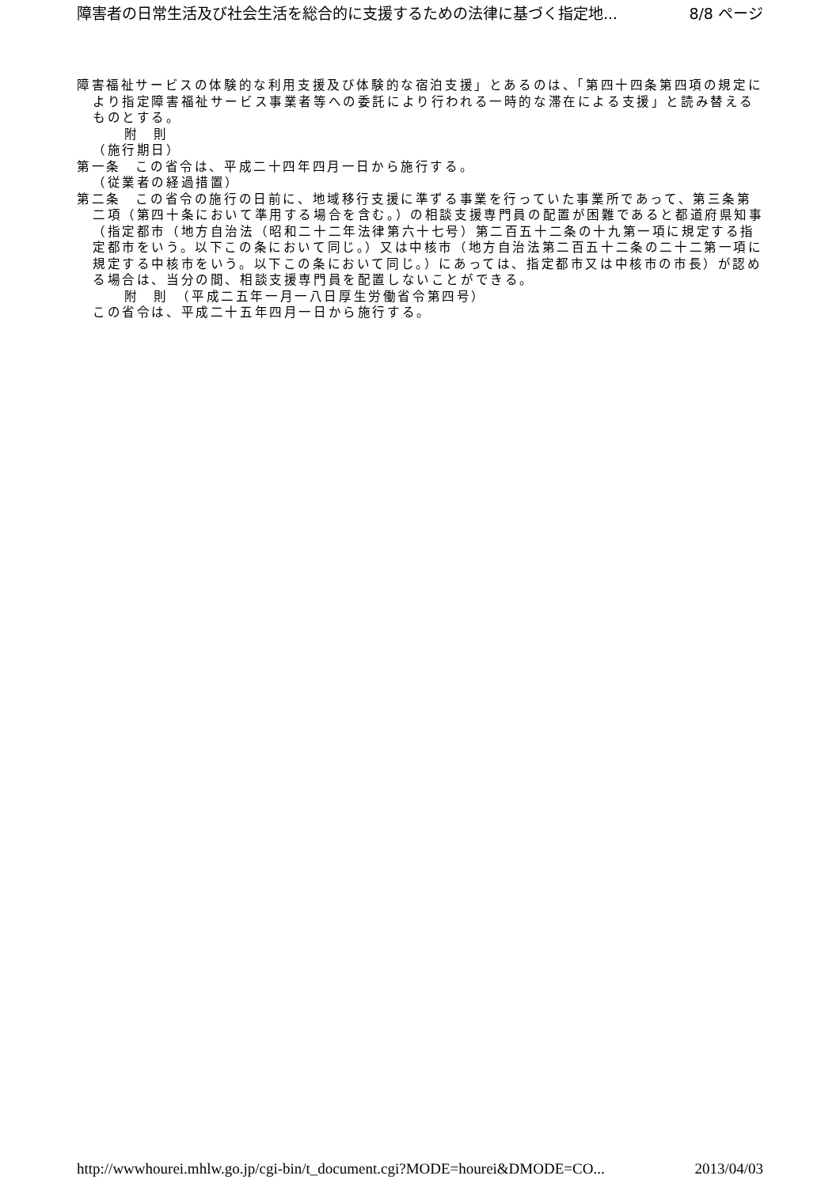障害者の日常生活及び社会生活を総合的に支援するための法律に基づく指定地... 8/8 ページ
障害福祉サービスの体験的な利用支援及び体験的な宿泊支援」とあるのは、「第四十四条第四項の規定により指定障害福祉サービス事業者等への委託により行われる一時的な滞在による支援」と読み替えるものとする。
附　則
（施行期日）
第一条　この省令は、平成二十四年四月一日から施行する。
（従業者の経過措置）
第二条　この省令の施行の日前に、地域移行支援に準ずる事業を行っていた事業所であって、第三条第二項（第四十条において準用する場合を含む。）の相談支援専門員の配置が困難であると都道府県知事（指定都市（地方自治法（昭和二十二年法律第六十七号）第二百五十二条の十九第一項に規定する指定都市をいう。以下この条において同じ。）又は中核市（地方自治法第二百五十二条の二十二第一項に規定する中核市をいう。以下この条において同じ。）にあっては、指定都市又は中核市の市長）が認める場合は、当分の間、相談支援専門員を配置しないことができる。
附　則　（平成二五年一月一八日厚生労働省令第四号）
この省令は、平成二十五年四月一日から施行する。
http://wwwhourei.mhlw.go.jp/cgi-bin/t_document.cgi?MODE=hourei&DMODE=CO... 2013/04/03